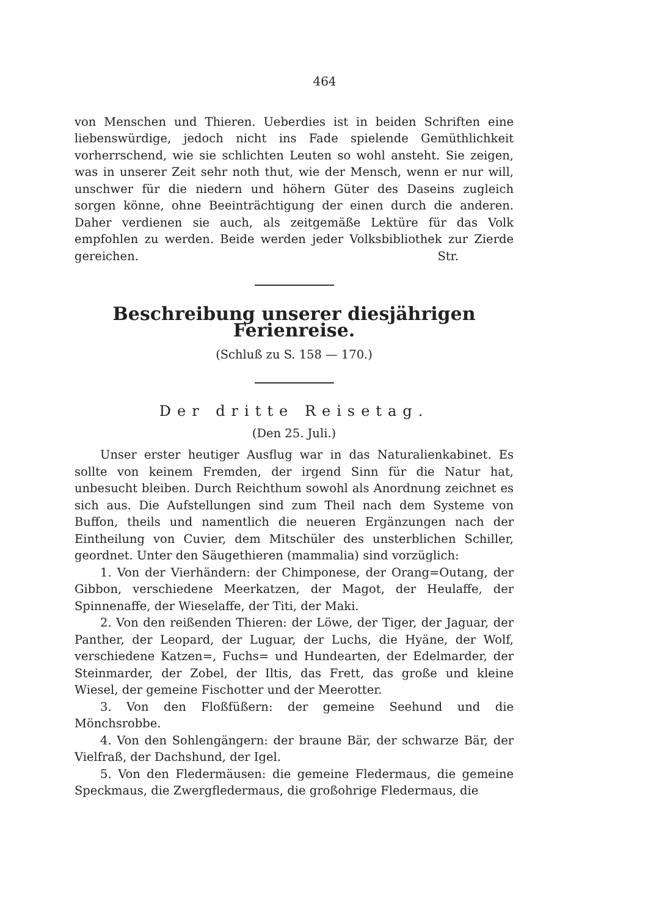464
von Menschen und Thieren. Ueberdies ist in beiden Schriften eine liebenswürdige, jedoch nicht ins Fade spielende Gemüthlichkeit vorherrschend, wie sie schlichten Leuten so wohl ansteht. Sie zeigen, was in unserer Zeit sehr noth thut, wie der Mensch, wenn er nur will, unschwer für die niedern und höhern Güter des Daseins zugleich sorgen könne, ohne Beeinträchtigung der einen durch die anderen. Daher verdienen sie auch, als zeitgemäße Lektüre für das Volk empfohlen zu werden. Beide werden jeder Volksbibliothek zur Zierde gereichen.
Str.
Beschreibung unserer diesjährigen Ferienreise.
(Schluß zu S. 158 — 170.)
Der dritte Reisetag.
(Den 25. Juli.)
Unser erster heutiger Ausflug war in das Naturalienkabinet. Es sollte von keinem Fremden, der irgend Sinn für die Natur hat, unbesucht bleiben. Durch Reichthum sowohl als Anordnung zeichnet es sich aus. Die Aufstellungen sind zum Theil nach dem Systeme von Buffon, theils und namentlich die neueren Ergänzungen nach der Eintheilung von Cuvier, dem Mitschüler des unsterblichen Schiller, geordnet. Unter den Säugethieren (mammalia) sind vorzüglich:
1. Von der Vierhändern: der Chimponese, der Orang=Outang, der Gibbon, verschiedene Meerkatzen, der Magot, der Heulaffe, der Spinnenaffe, der Wieselaffe, der Titi, der Maki.
2. Von den reißenden Thieren: der Löwe, der Tiger, der Jaguar, der Panther, der Leopard, der Luguar, der Luchs, die Hyäne, der Wolf, verschiedene Katzen=, Fuchs= und Hundearten, der Edelmarder, der Steinmarder, der Zobel, der Iltis, das Frett, das große und kleine Wiesel, der gemeine Fischotter und der Meerotter.
3. Von den Floßfüßern: der gemeine Seehund und die Mönchsrobbe.
4. Von den Sohlengängern: der braune Bär, der schwarze Bär, der Vielfraß, der Dachshund, der Igel.
5. Von den Fledermäusen: die gemeine Fledermaus, die gemeine Speckmaus, die Zwergfledermaus, die großohrige Fledermaus, die